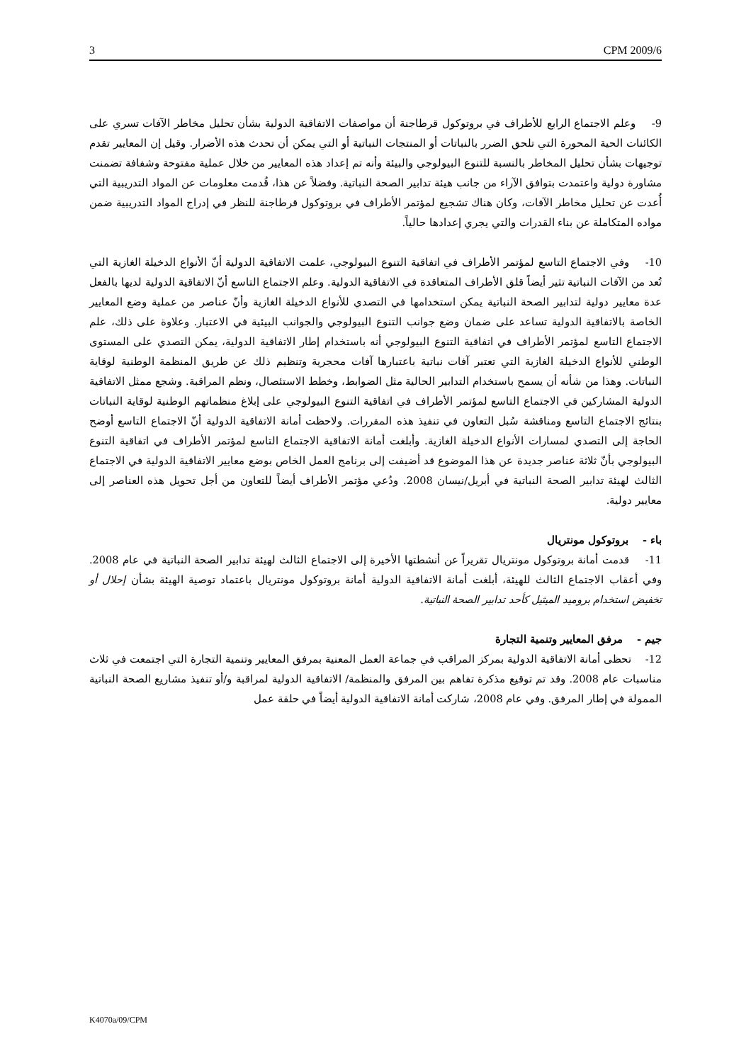3 CPM 2009/6
9- وعلم الاجتماع الرابع للأطراف في بروتوكول قرطاجنة أن مواصفات الاتفاقية الدولية بشأن تحليل مخاطر الآفات تسري على الكائنات الحية المحورة التي تلحق الضرر بالنباتات أو المنتجات النباتية أو التي يمكن أن تحدث هذه الأضرار. وقيل إن المعايير تقدم توجيهات بشأن تحليل المخاطر بالنسبة للتنوع البيولوجي والبيئة وأنه تم إعداد هذه المعايير من خلال عملية مفتوحة وشفافة تضمنت مشاورة دولية واعتمدت بتوافق الآراء من جانب هيئة تدابير الصحة النباتية. وفضلاً عن هذا، قُدمت معلومات عن المواد التدريبية التي أُعدت عن تحليل مخاطر الآفات، وكان هناك تشجيع لمؤتمر الأطراف في بروتوكول قرطاجنة للنظر في إدراج المواد التدريبية ضمن مواده المتكاملة عن بناء القدرات والتي يجري إعدادها حالياً.
10- وفي الاجتماع التاسع لمؤتمر الأطراف في اتفاقية التنوع البيولوجي، علمت الاتفاقية الدولية أنّ الأنواع الدخيلة الغازية التي تُعد من الآفات النباتية تثير أيضاً قلق الأطراف المتعاقدة في الاتفاقية الدولية. وعلم الاجتماع التاسع أنّ الاتفاقية الدولية لديها بالفعل عدة معايير دولية لتدابير الصحة النباتية يمكن استخدامها في التصدي للأنواع الدخيلة الغازية وأنّ عناصر من عملية وضع المعايير الخاصة بالاتفاقية الدولية تساعد على ضمان وضع جوانب التنوع البيولوجي والجوانب البيئية في الاعتبار. وعلاوة على ذلك، علم الاجتماع التاسع لمؤتمر الأطراف في اتفاقية التنوع البيولوجي أنه باستخدام إطار الاتفاقية الدولية، يمكن التصدي على المستوى الوطني للأنواع الدخيلة الغازية التي تعتبر آفات نباتية باعتبارها آفات محجرية وتنظيم ذلك عن طريق المنظمة الوطنية لوقاية النباتات. وهذا من شأنه أن يسمح باستخدام التدابير الحالية مثل الضوابط، وخطط الاستئصال، ونظم المراقبة. وشجع ممثل الاتفاقية الدولية المشاركين في الاجتماع التاسع لمؤتمر الأطراف في اتفاقية التنوع البيولوجي على إبلاغ منظماتهم الوطنية لوقاية النباتات بنتائج الاجتماع التاسع ومناقشة سُبل التعاون في تنفيذ هذه المقررات. ولاحظت أمانة الاتفاقية الدولية أنّ الاجتماع التاسع أوضح الحاجة إلى التصدي لمسارات الأنواع الدخيلة الغازية. وأبلغت أمانة الاتفاقية الاجتماع التاسع لمؤتمر الأطراف في اتفاقية التنوع البيولوجي بأنّ ثلاثة عناصر جديدة عن هذا الموضوع قد أضيفت إلى برنامج العمل الخاص بوضع معايير الاتفاقية الدولية في الاجتماع الثالث لهيئة تدابير الصحة النباتية في أبريل/نيسان 2008. ودُعي مؤتمر الأطراف أيضاً للتعاون من أجل تحويل هذه العناصر إلى معايير دولية.
باء - بروتوكول مونتريال
11- قدمت أمانة بروتوكول مونتريال تقريراً عن أنشطتها الأخيرة إلى الاجتماع الثالث لهيئة تدابير الصحة النباتية في عام 2008. وفي أعقاب الاجتماع الثالث للهيئة، أبلغت أمانة الاتفاقية الدولية أمانة بروتوكول مونتريال باعتماد توصية الهيئة بشأن إحلال أو تخفيض استخدام بروميد الميثيل كأحد تدابير الصحة النباتية.
جيم - مرفق المعايير وتنمية التجارة
12- تحظى أمانة الاتفاقية الدولية بمركز المراقب في جماعة العمل المعنية بمرفق المعايير وتنمية التجارة التي اجتمعت في ثلاث مناسبات عام 2008. وقد تم توقيع مذكرة تفاهم بين المرفق والمنظمة/ الاتفاقية الدولية لمراقبة و/أو تنفيذ مشاريع الصحة النباتية الممولة في إطار المرفق. وفي عام 2008، شاركت أمانة الاتفاقية الدولية أيضاً في حلقة عمل
K4070a/09/CPM